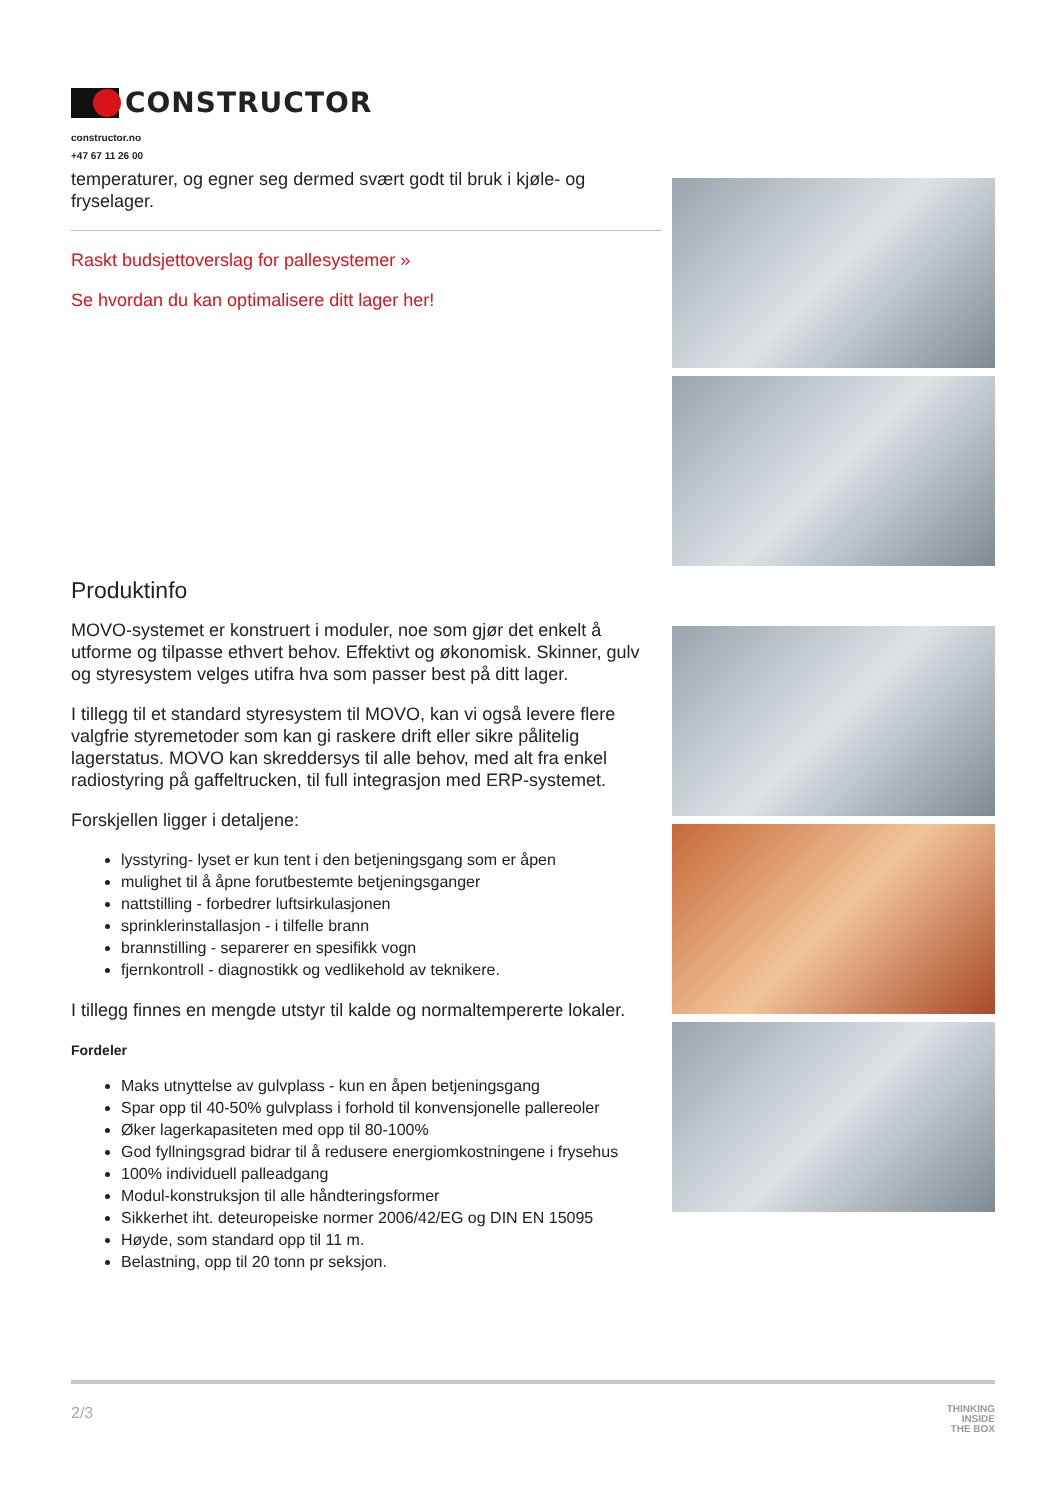CONSTRUCTOR
constructor.no
+47 67 11 26 00
temperaturer, og egner seg dermed svært godt til bruk i kjøle- og fryselager.
Raskt budsjettoverslag for pallesystemer »
Se hvordan du kan optimalisere ditt lager her!
Produktinfo
MOVO-systemet er konstruert i moduler, noe som gjør det enkelt å utforme og tilpasse ethvert behov. Effektivt og økonomisk. Skinner, gulv og styresystem velges utifra hva som passer best på ditt lager.
I tillegg til et standard styresystem til MOVO, kan vi også levere flere valgfrie styremetoder som kan gi raskere drift eller sikre pålitelig lagerstatus. MOVO kan skreddersys til alle behov, med alt fra enkel radiostyring på gaffeltrucken, til full integrasjon med ERP-systemet.
Forskjellen ligger i detaljene:
lysstyring- lyset er kun tent i den betjeningsgang som er åpen
mulighet til å åpne forutbestemte betjeningsganger
nattstilling - forbedrer luftsirkulasjonen
sprinklerinstallasjon - i tilfelle brann
brannstilling - separerer en spesifikk vogn
fjernkontroll - diagnostikk og vedlikehold av teknikere.
I tillegg finnes en mengde utstyr til kalde og normaltempererte lokaler.
Fordeler
Maks utnyttelse av gulvplass - kun en åpen betjeningsgang
Spar opp til 40-50% gulvplass i forhold til konvensjonelle pallereoler
Øker lagerkapasiteten med opp til 80-100%
God fyllningsgrad bidrar til å redusere energiomkostningene i frysehus
100% individuell palleadgang
Modul-konstruksjon til alle håndteringsformer
Sikkerhet iht. deteuropeiske normer 2006/42/EG og DIN EN 15095
Høyde, som standard opp til 11 m.
Belastning, opp til 20 tonn pr seksjon.
2/3 THINKING
INSIDE
THE BOX